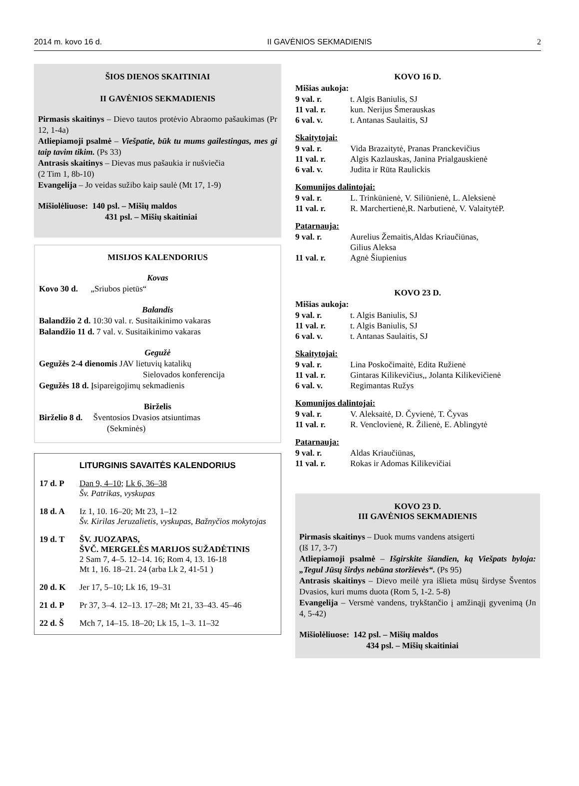2014 m. kovo 16 d. II GAVĖNIOS SEKMADIENIS 2
ŠIOS DIENOS SKAITINIAI
II GAVĖNIOS SEKMADIENIS
Pirmasis skaitinys – Dievo tautos protėvio Abraomo pašaukimas (Pr 12, 1-4a)
Atliepiamoji psalmė – Viešpatie, būk tu mums gailestingas, mes gi taip tavim tikim. (Ps 33)
Antrasis skaitinys – Dievas mus pašaukia ir nušviečia
(2 Tim 1, 8b-10)
Evangelija – Jo veidas sužibo kaip saulė (Mt 17, 1-9)
Mišiolėliuose: 140 psl. – Mišių maldos
431 psl. – Mišių skaitiniai
MISIJOS KALENDORIUS
Kovas
Kovo 30 d. „Sriubos pietūs“
Balandis
Balandžio 2 d. 10:30 val. r. Susitaikinimo vakaras
Balandžio 11 d. 7 val. v. Susitaikinimo vakaras
Gegužė
Gegužės 2-4 dienomis JAV lietuvių katalikų
Sielovados konferencija
Gegužės 18 d. Įsipareigojimų sekmadienis
Birželis
Birželio 8 d. Šventosios Dvasios atsiuntimas
(Sekminės)
LITURGINIS SAVAITĖS KALENDORIUS
17 d. P Dan 9, 4–10; Lk 6, 36–38
Šv. Patrikas, vyskupas
18 d. A Iz 1, 10. 16–20; Mt 23, 1–12
Šv. Kirilas Jeruzalietis, vyskupas, Bažnyčios mokytojas
19 d. T ŠV. JUOZAPAS,
ŠVČ. MERGELĖS MARIJOS SUŽADĖTINIS
2 Sam 7, 4–5. 12–14. 16; Rom 4, 13. 16-18
Mt 1, 16. 18–21. 24 (arba Lk 2, 41-51 )
20 d. K Jer 17, 5–10; Lk 16, 19–31
21 d. P Pr 37, 3–4. 12–13. 17–28; Mt 21, 33–43. 45–46
22 d. Š Mch 7, 14–15. 18–20; Lk 15, 1–3. 11–32
KOVO 16 D.
Mišias aukoja:
9 val. r. t. Algis Baniulis, SJ
11 val. r. kun. Nerijus Šmerauskas
6 val. v. t. Antanas Saulaitis, SJ
Skaitytojai:
9 val. r. Vida Brazaitytė, Pranas Pranckevičius
11 val. r. Algis Kazlauskas, Janina Prialgauskienė
6 val. v. Judita ir Rūta Raulickis
Komunijos dalintojai:
9 val. r. L. Trinkūnienė, V. Siliūnienė, L. Aleksienė
11 val. r. R. Marchertienė,R. Narbutienė, V. ValaitytėP.
Patarnauja:
9 val. r. Aurelius Žemaitis,Aldas Kriaučiūnas,
Gilius Aleksa
11 val. r. Agnė Šiupienius
KOVO 23 D.
Mišias aukoja:
9 val. r. t. Algis Baniulis, SJ
11 val. r. t. Algis Baniulis, SJ
6 val. v. t. Antanas Saulaitis, SJ
Skaitytojai:
9 val. r. Lina Poskočimaitė, Edita Ružienė
11 val. r. Gintaras Kilikevičius,, Jolanta Kilikevičienė
6 val. v. Regimantas Ružys
Komunijos dalintojai:
9 val. r. V. Aleksaitė, D. Čyvienė, T. Čyvas
11 val. r. R. Venclovienė, R. Žilienė, E. Ablingytė
Patarnauja:
9 val. r. Aldas Kriaučiūnas,
11 val. r. Rokas ir Adomas Kilikevičiai
KOVO 23 D.
III GAVĖNIOS SEKMADIENIS
Pirmasis skaitinys – Duok mums vandens atsigerti
(Iš 17, 3-7)
Atliepiamoji psalmė – Išgirskite šiandien, ką Viešpats byloja: „Tegul Jūsų širdys nebūna storžievės“. (Ps 95)
Antrasis skaitinys – Dievo meilė yra išlieta mūsų širdyse Šventos Dvasios, kuri mums duota (Rom 5, 1-2. 5-8)
Evangelija – Versmė vandens, trykštančio į amžinąjį gyvenimą (Jn 4, 5-42)
Mišiolėliuose: 142 psl. – Mišių maldos
434 psl. – Mišių skaitiniai